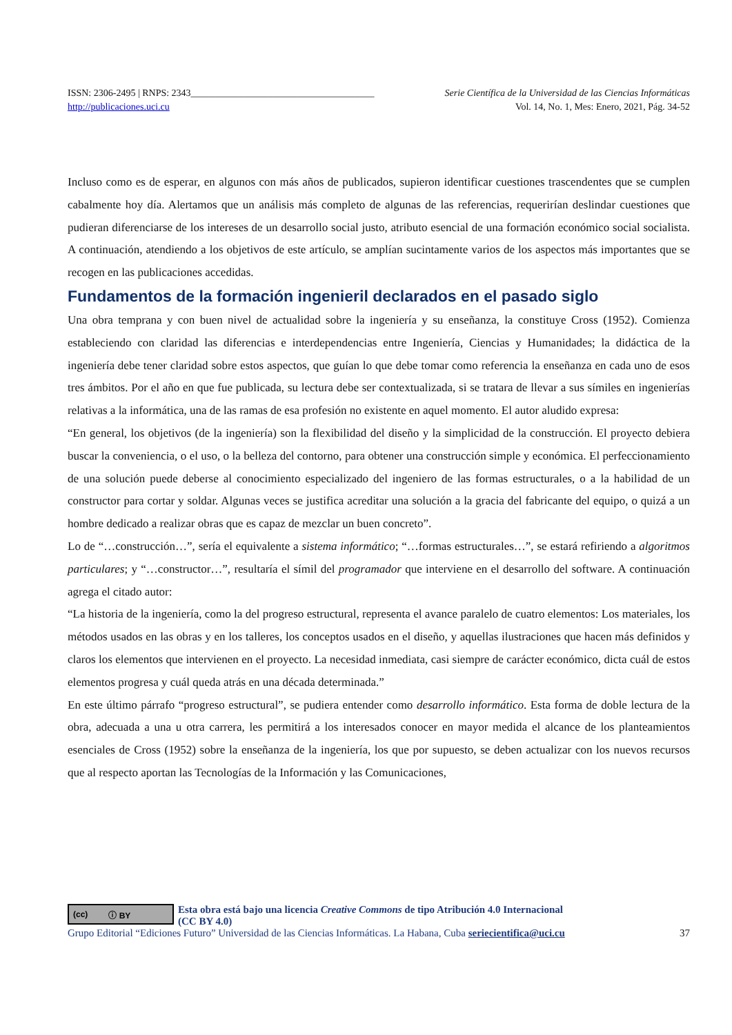ISSN: 2306-2495 | RNPS: 2343______________________________________ Serie Científica de la Universidad de las Ciencias Informáticas
http://publicaciones.uci.cu Vol. 14, No. 1, Mes: Enero, 2021, Pág. 34-52
Incluso como es de esperar, en algunos con más años de publicados, supieron identificar cuestiones trascendentes que se cumplen cabalmente hoy día. Alertamos que un análisis más completo de algunas de las referencias, requerirían deslindar cuestiones que pudieran diferenciarse de los intereses de un desarrollo social justo, atributo esencial de una formación económico social socialista. A continuación, atendiendo a los objetivos de este artículo, se amplían sucintamente varios de los aspectos más importantes que se recogen en las publicaciones accedidas.
Fundamentos de la formación ingenieril declarados en el pasado siglo
Una obra temprana y con buen nivel de actualidad sobre la ingeniería y su enseñanza, la constituye Cross (1952). Comienza estableciendo con claridad las diferencias e interdependencias entre Ingeniería, Ciencias y Humanidades; la didáctica de la ingeniería debe tener claridad sobre estos aspectos, que guían lo que debe tomar como referencia la enseñanza en cada uno de esos tres ámbitos. Por el año en que fue publicada, su lectura debe ser contextualizada, si se tratara de llevar a sus símiles en ingenierías relativas a la informática, una de las ramas de esa profesión no existente en aquel momento. El autor aludido expresa:
“En general, los objetivos (de la ingeniería) son la flexibilidad del diseño y la simplicidad de la construcción. El proyecto debiera buscar la conveniencia, o el uso, o la belleza del contorno, para obtener una construcción simple y económica. El perfeccionamiento de una solución puede deberse al conocimiento especializado del ingeniero de las formas estructurales, o a la habilidad de un constructor para cortar y soldar. Algunas veces se justifica acreditar una solución a la gracia del fabricante del equipo, o quizá a un hombre dedicado a realizar obras que es capaz de mezclar un buen concreto”.
Lo de “…construcción…”, sería el equivalente a sistema informático; “…formas estructurales…”, se estará refiriendo a algoritmos particulares; y “…constructor…”, resultaría el símil del programador que interviene en el desarrollo del software. A continuación agrega el citado autor:
“La historia de la ingeniería, como la del progreso estructural, representa el avance paralelo de cuatro elementos: Los materiales, los métodos usados en las obras y en los talleres, los conceptos usados en el diseño, y aquellas ilustraciones que hacen más definidos y claros los elementos que intervienen en el proyecto. La necesidad inmediata, casi siempre de carácter económico, dicta cuál de estos elementos progresa y cuál queda atrás en una década determinada.”
En este último párrafo “progreso estructural”, se pudiera entender como desarrollo informático. Esta forma de doble lectura de la obra, adecuada a una u otra carrera, les permitirá a los interesados conocer en mayor medida el alcance de los planteamientos esenciales de Cross (1952) sobre la enseñanza de la ingeniería, los que por supuesto, se deben actualizar con los nuevos recursos que al respecto aportan las Tecnologías de la Información y las Comunicaciones,
(cc) ⓘ BY
Esta obra está bajo una licencia Creative Commons de tipo Atribución 4.0 Internacional
(CC BY 4.0)
Grupo Editorial “Ediciones Futuro” Universidad de las Ciencias Informáticas. La Habana, Cuba seriecientifica@uci.cu 37